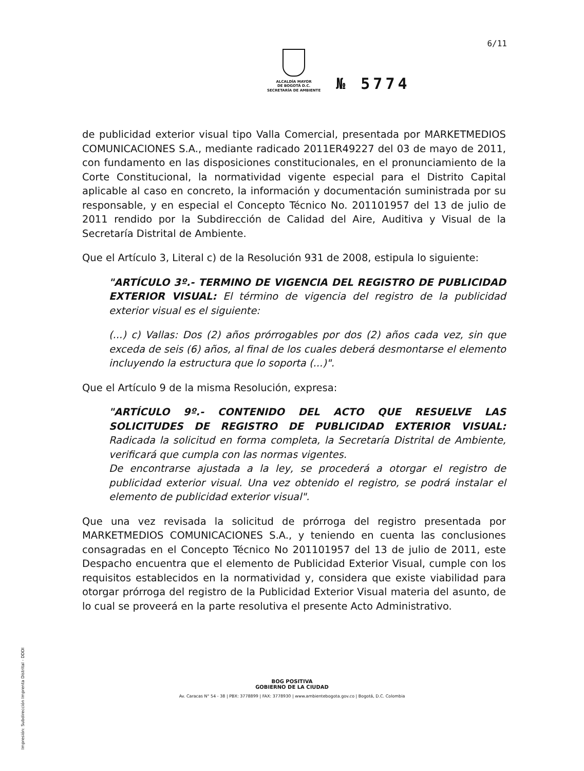6/11
ALCALDÍA MAYOR
DE BOGOTÁ D.C.
SECRETARÍA DE AMBIENTE
№ 5774
de publicidad exterior visual tipo Valla Comercial, presentada por MARKETMEDIOS COMUNICACIONES S.A., mediante radicado 2011ER49227 del 03 de mayo de 2011, con fundamento en las disposiciones constitucionales, en el pronunciamiento de la Corte Constitucional, la normatividad vigente especial para el Distrito Capital aplicable al caso en concreto, la información y documentación suministrada por su responsable, y en especial el Concepto Técnico No. 201101957 del 13 de julio de 2011 rendido por la Subdirección de Calidad del Aire, Auditiva y Visual de la Secretaría Distrital de Ambiente.
Que el Artículo 3, Literal c) de la Resolución 931 de 2008, estipula lo siguiente:
"ARTÍCULO 3º.- TERMINO DE VIGENCIA DEL REGISTRO DE PUBLICIDAD EXTERIOR VISUAL: El término de vigencia del registro de la publicidad exterior visual es el siguiente:
(...) c) Vallas: Dos (2) años prórrogables por dos (2) años cada vez, sin que exceda de seis (6) años, al final de los cuales deberá desmontarse el elemento incluyendo la estructura que lo soporta (...)".
Que el Artículo 9 de la misma Resolución, expresa:
"ARTÍCULO 9º.- CONTENIDO DEL ACTO QUE RESUELVE LAS SOLICITUDES DE REGISTRO DE PUBLICIDAD EXTERIOR VISUAL: Radicada la solicitud en forma completa, la Secretaría Distrital de Ambiente, verificará que cumpla con las normas vigentes.
De encontrarse ajustada a la ley, se procederá a otorgar el registro de publicidad exterior visual. Una vez obtenido el registro, se podrá instalar el elemento de publicidad exterior visual".
Que una vez revisada la solicitud de prórroga del registro presentada por MARKETMEDIOS COMUNICACIONES S.A., y teniendo en cuenta las conclusiones consagradas en el Concepto Técnico No 201101957 del 13 de julio de 2011, este Despacho encuentra que el elemento de Publicidad Exterior Visual, cumple con los requisitos establecidos en la normatividad y, considera que existe viabilidad para otorgar prórroga del registro de la Publicidad Exterior Visual materia del asunto, de lo cual se proveerá en la parte resolutiva el presente Acto Administrativo.
BOG POSITIVA
GOBIERNO DE LA CIUDAD
Av. Caracas N° 54 - 38 | PBX: 3778899 | FAX: 3778930 | www.ambientebogota.gov.co | Bogotá, D.C. Colombia
Impresión: Subdirección Imprenta Distrital - DDDI